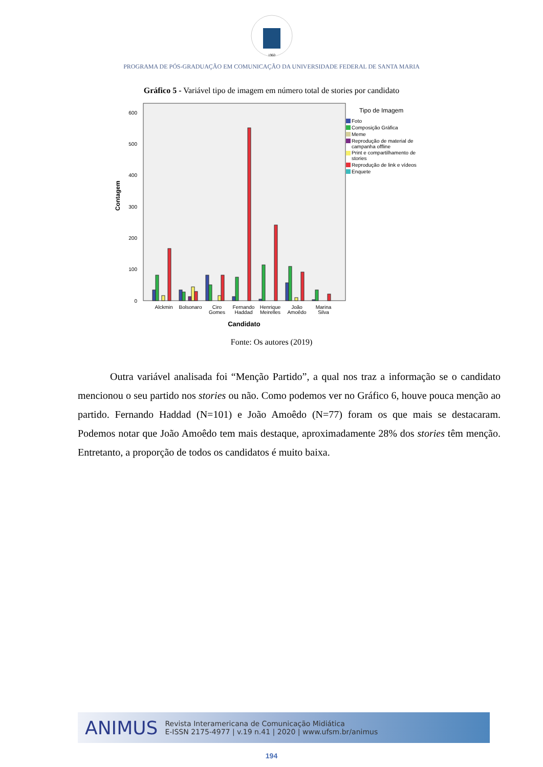1960
PROGRAMA DE PÓS-GRADUAÇÃO EM COMUNICAÇÃO DA UNIVERSIDADE FEDERAL DE SANTA MARIA
Gráfico 5 - Variável tipo de imagem em número total de stories por candidato
Contagem
0
100
200
300
400
500
600
Alckmin
Bolsonaro
Ciro
Gomes
Fernando
Haddad
Henrique
Meirelles
João
Amoêdo
Marina
Silva
Candidato
Tipo de Imagem
Foto
Composição Gráfica
Meme
Reprodução de material de
campanha offline
Print e compartilhamento de
stories
Reprodução de link e vídeos
Enquete
Fonte: Os autores (2019)
Outra variável analisada foi “Menção Partido”, a qual nos traz a informação se o candidato mencionou o seu partido nos stories ou não. Como podemos ver no Gráfico 6, houve pouca menção ao partido. Fernando Haddad (N=101) e João Amoêdo (N=77) foram os que mais se destacaram. Podemos notar que João Amoêdo tem mais destaque, aproximadamente 28% dos stories têm menção. Entretanto, a proporção de todos os candidatos é muito baixa.
ANIMUS
Revista Interamericana de Comunicação Midiática
E-ISSN 2175-4977 | v.19 n.41 | 2020 | www.ufsm.br/animus
194